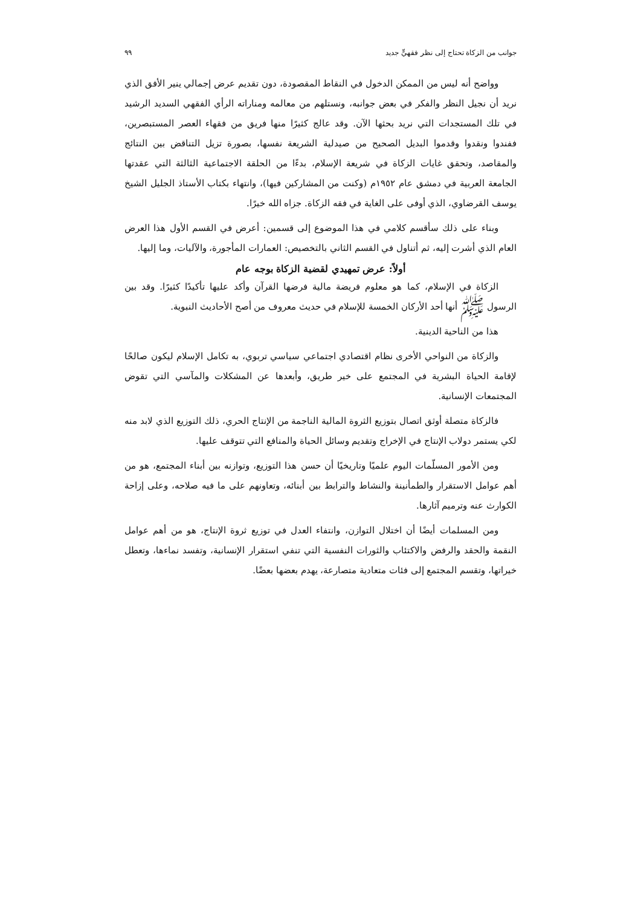جوانب من الزكاة تحتاج إلى نظر فقهيٍّ جديد ٩٩
وواضح أنه ليس من الممكن الدخول في النقاط المقصودة، دون تقديم عرض إجمالي ينير الأفق الذي نريد أن نجيل النظر والفكر في بعض جوانبه، ونستلهم من معالمه ومناراته الرأي الفقهي السديد الرشيد في تلك المستجدات التي نريد بحثها الآن. وقد عالج كثيرًا منها فريق من فقهاء العصر المستبصرين، ففندوا ونقدوا وقدموا البديل الصحيح من صيدلية الشريعة نفسها، بصورة تزيل التناقض بين النتائج والمقاصد، وتحقق غايات الزكاة في شريعة الإسلام، بدءًا من الحلقة الاجتماعية الثالثة التي عقدتها الجامعة العربية في دمشق عام ١٩٥٢م (وكنت من المشاركين فيها)، وانتهاء بكتاب الأستاذ الجليل الشيخ يوسف القرضاوي، الذي أوفى على الغاية في فقه الزكاة. جزاه الله خيرًا.
وبناء على ذلك سأقسم كلامي في هذا الموضوع إلى قسمين: أعرض في القسم الأول هذا العرض العام الذي أشرت إليه، ثم أتناول في القسم الثاني بالتخصيص: العمارات المأجورة، والآليات، وما إليها.
أولاً: عرض تمهيدي لقضية الزكاة بوجه عام
الزكاة في الإسلام، كما هو معلوم فريضة مالية فرضها القرآن وأكد عليها تأكيدًا كثيرًا. وقد بين الرسول ﷺ أنها أحد الأركان الخمسة للإسلام في حديث معروف من أصح الأحاديث النبوية.
هذا من الناحية الدينية.
والزكاة من النواحي الأخرى نظام اقتصادي اجتماعي سياسي تربوي، به تكامل الإسلام ليكون صالحًا لإقامة الحياة البشرية في المجتمع على خير طريق، وأبعدها عن المشكلات والمآسي التي تقوض المجتمعات الإنسانية.
فالزكاة متصلة أوثق اتصال بتوزيع الثروة المالية الناجمة من الإنتاج الحري، ذلك التوزيع الذي لابد منه لكي يستمر دولاب الإنتاج في الإخراج وتقديم وسائل الحياة والمنافع التي تتوقف عليها.
ومن الأمور المسلّمات اليوم علميًا وتاريخيًا أن حسن هذا التوزيع، وتوازنه بين أبناء المجتمع، هو من أهم عوامل الاستقرار والطمأنينة والنشاط والترابط بين أبنائه، وتعاونهم على ما فيه صلاحه، وعلى إزاحة الكوارث عنه وترميم آثارها.
ومن المسلمات أيضًا أن اختلال التوازن، وانتفاء العدل في توزيع ثروة الإنتاج، هو من أهم عوامل النقمة والحقد والرفض والاكتئاب والثورات النفسية التي تنفي استقرار الإنسانية، وتفسد نماءها، وتعطل خيراتها، وتقسم المجتمع إلى فئات متعادية متصارعة، يهدم بعضها بعضًا.